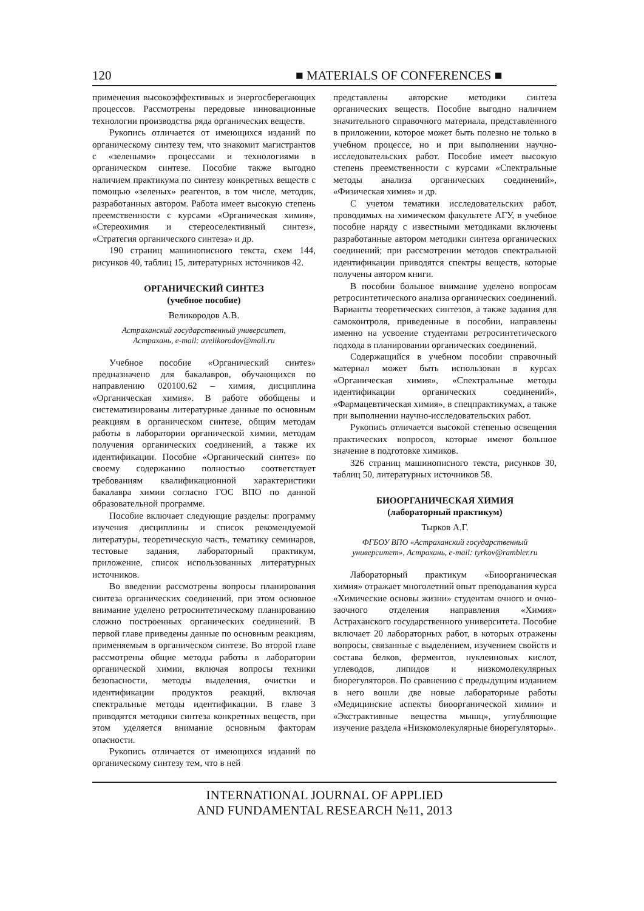120 ■ MATERIALS OF CONFERENCES ■
применения высокоэффективных и энергосберегающих процессов. Рассмотрены передовые инновационные технологии производства ряда органических веществ.
Рукопись отличается от имеющихся изданий по органическому синтезу тем, что знакомит магистрантов с «зелеными» процессами и технологиями в органическом синтезе. Пособие также выгодно наличием практикума по синтезу конкретных веществ с помощью «зеленых» реагентов, в том числе, методик, разработанных автором. Работа имеет высокую степень преемственности с курсами «Органическая химия», «Стереохимия и стереоселективный синтез», «Стратегия органического синтеза» и др.
190 страниц машинописного текста, схем 144, рисунков 40, таблиц 15, литературных источников 42.
ОРГАНИЧЕСКИЙ СИНТЕЗ
(учебное пособие)
Великородов А.В.
Астраханский государственный университет,
Астрахань, e-mail: avelikorodov@mail.ru
Учебное пособие «Органический синтез» предназначено для бакалавров, обучающихся по направлению 020100.62 – химия, дисциплина «Органическая химия». В работе обобщены и систематизированы литературные данные по основным реакциям в органическом синтезе, общим методам работы в лаборатории органической химии, методам получения органических соединений, а также их идентификации. Пособие «Органический синтез» по своему содержанию полностью соответствует требованиям квалификационной характеристики бакалавра химии согласно ГОС ВПО по данной образовательной программе.
Пособие включает следующие разделы: программу изучения дисциплины и список рекомендуемой литературы, теоретическую часть, тематику семинаров, тестовые задания, лабораторный практикум, приложение, список использованных литературных источников.
Во введении рассмотрены вопросы планирования синтеза органических соединений, при этом основное внимание уделено ретросинтетическому планированию сложно построенных органических соединений. В первой главе приведены данные по основным реакциям, применяемым в органическом синтезе. Во второй главе рассмотрены общие методы работы в лаборатории органической химии, включая вопросы техники безопасности, методы выделения, очистки и идентификации продуктов реакций, включая спектральные методы идентификации. В главе 3 приводятся методики синтеза конкретных веществ, при этом уделяется внимание основным факторам опасности.
Рукопись отличается от имеющихся изданий по органическому синтезу тем, что в ней
представлены авторские методики синтеза органических веществ. Пособие выгодно наличием значительного справочного материала, представленного в приложении, которое может быть полезно не только в учебном процессе, но и при выполнении научно-исследовательских работ. Пособие имеет высокую степень преемственности с курсами «Спектральные методы анализа органических соединений», «Физическая химия» и др.
С учетом тематики исследовательских работ, проводимых на химическом факультете АГУ, в учебное пособие наряду с известными методиками включены разработанные автором методики синтеза органических соединений; при рассмотрении методов спектральной идентификации приводятся спектры веществ, которые получены автором книги.
В пособии большое внимание уделено вопросам ретросинтетического анализа органических соединений. Варианты теоретических синтезов, а также задания для самоконтроля, приведенные в пособии, направлены именно на усвоение студентами ретросинтетического подхода в планировании органических соединений.
Содержащийся в учебном пособии справочный материал может быть использован в курсах «Органическая химия», «Спектральные методы идентификации органических соединений», «Фармацевтическая химия», в спецпрактикумах, а также при выполнении научно-исследовательских работ.
Рукопись отличается высокой степенью освещения практических вопросов, которые имеют большое значение в подготовке химиков.
326 страниц машинописного текста, рисунков 30, таблиц 50, литературных источников 58.
БИООРГАНИЧЕСКАЯ ХИМИЯ
(лабораторный практикум)
Тырков А.Г.
ФГБОУ ВПО «Астраханский государственный
университет», Астрахань, e-mail: tyrkov@rambler.ru
Лабораторный практикум «Биоорганическая химия» отражает многолетний опыт преподавания курса «Химические основы жизни» студентам очного и очно-заочного отделения направления «Химия» Астраханского государственного университета. Пособие включает 20 лабораторных работ, в которых отражены вопросы, связанные с выделением, изучением свойств и состава белков, ферментов, нуклеиновых кислот, углеводов, липидов и низкомолекулярных биорегуляторов. По сравнению с предыдущим изданием в него вошли две новые лабораторные работы «Медицинские аспекты биоорганической химии» и «Экстрактивные вещества мышц», углубляющие изучение раздела «Низкомолекулярные биорегуляторы».
INTERNATIONAL JOURNAL OF APPLIED
AND FUNDAMENTAL RESEARCH №11, 2013